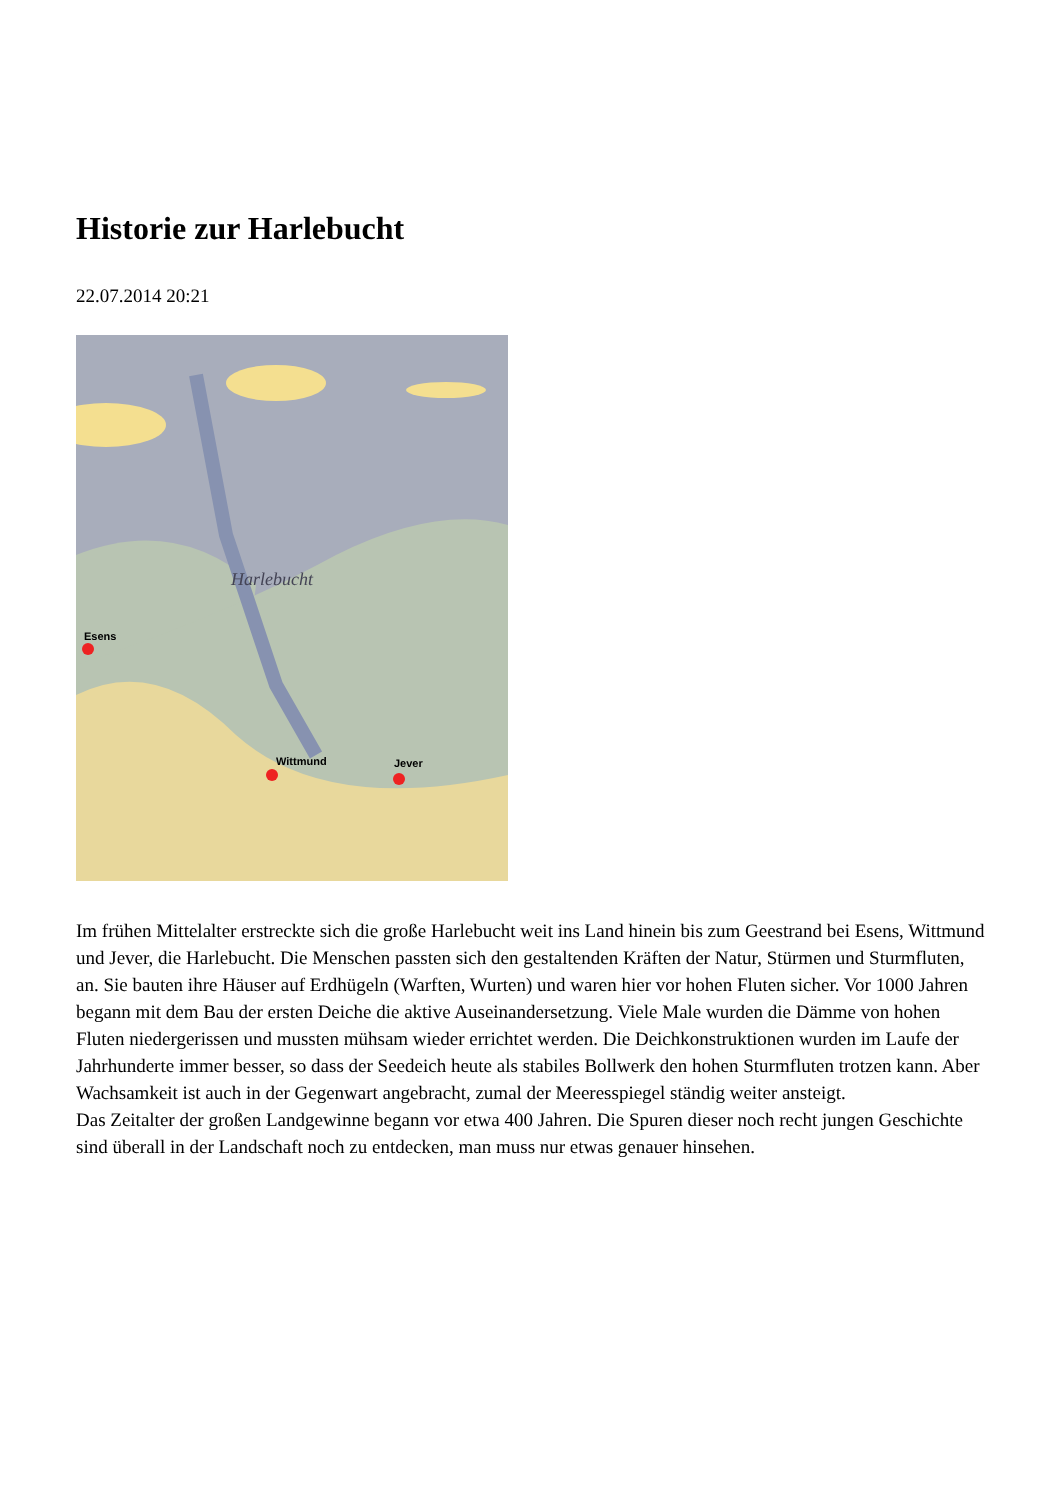Historie zur Harlebucht
22.07.2014 20:21
Harlebucht
Esens
Wittmund
Jever
Im frühen Mittelalter erstreckte sich die große Harlebucht weit ins Land hinein bis zum Geestrand bei Esens, Wittmund und Jever, die Harlebucht. Die Menschen passten sich den gestaltenden Kräften der Natur, Stürmen und Sturmfluten, an. Sie bauten ihre Häuser auf Erdhügeln (Warften, Wurten) und waren hier vor hohen Fluten sicher. Vor 1000 Jahren begann mit dem Bau der ersten Deiche die aktive Auseinandersetzung. Viele Male wurden die Dämme von hohen Fluten niedergerissen und mussten mühsam wieder errichtet werden. Die Deichkonstruktionen wurden im Laufe der Jahrhunderte immer besser, so dass der Seedeich heute als stabiles Bollwerk den hohen Sturmfluten trotzen kann. Aber Wachsamkeit ist auch in der Gegenwart angebracht, zumal der Meeresspiegel ständig weiter ansteigt.
Das Zeitalter der großen Landgewinne begann vor etwa 400 Jahren. Die Spuren dieser noch recht jungen Geschichte sind überall in der Landschaft noch zu entdecken, man muss nur etwas genauer hinsehen.